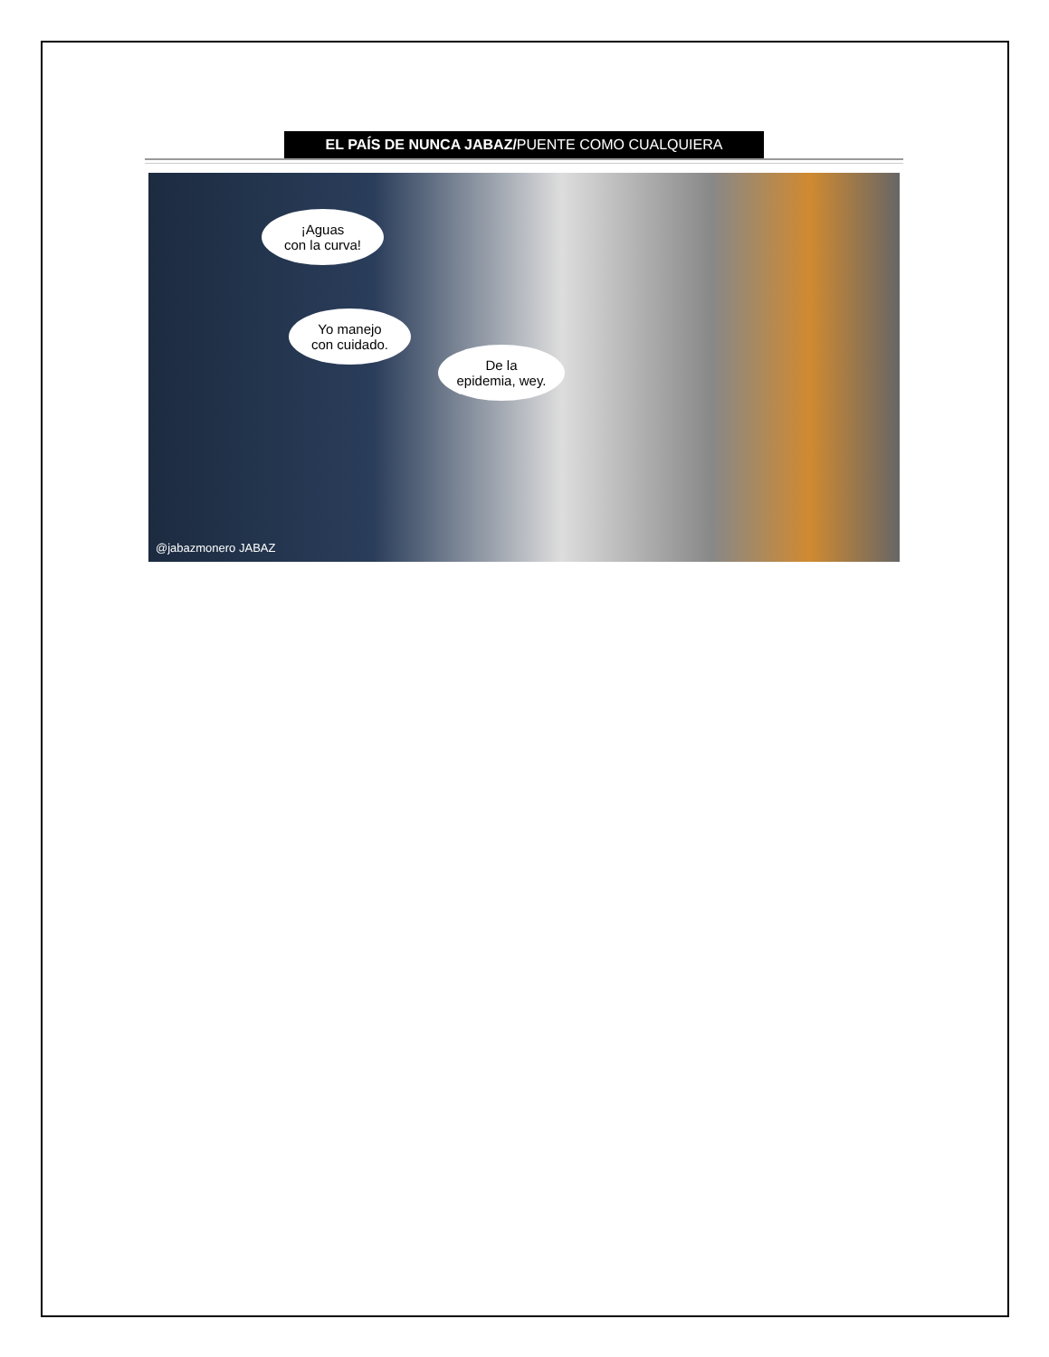EL PAÍS DE NUNCA JABAZ/PUENTE COMO CUALQUIERA
¡Aguas
con la curva!
Yo manejo
con cuidado.
De la
epidemia, wey.
@jabazmonero JABAZ